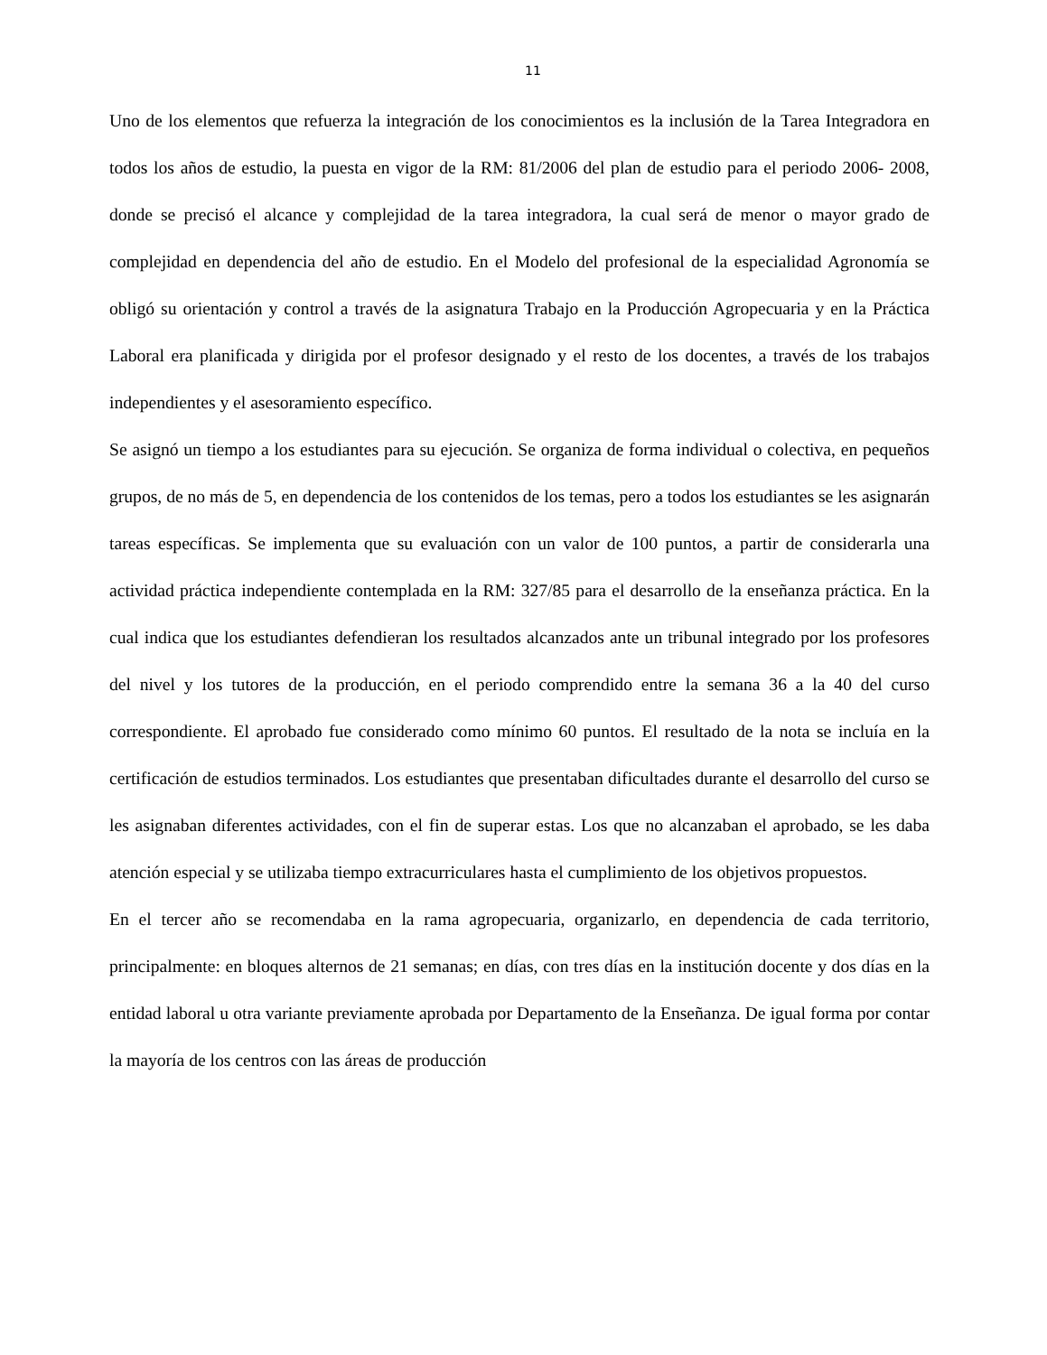11
Uno de los elementos que refuerza la integración de los conocimientos es la inclusión de la Tarea Integradora en todos los años de estudio, la puesta en vigor de la RM: 81/2006 del plan de estudio para el periodo 2006- 2008, donde se precisó el alcance y complejidad de la tarea integradora, la cual será de menor o mayor grado de complejidad en dependencia del año de estudio. En el Modelo del profesional de la especialidad Agronomía se obligó su orientación y control a través de la asignatura Trabajo en la Producción Agropecuaria y en la Práctica Laboral era planificada y dirigida por el profesor designado y el resto de los docentes, a través de los trabajos independientes y el asesoramiento específico.
Se asignó un tiempo a los estudiantes para su ejecución. Se organiza de forma individual o colectiva, en pequeños grupos, de no más de 5, en dependencia de los contenidos de los temas, pero a todos los estudiantes se les asignarán tareas específicas. Se implementa que su evaluación con un valor de 100 puntos, a partir de considerarla una actividad práctica independiente contemplada en la RM: 327/85 para el desarrollo de la enseñanza práctica. En la cual indica que los estudiantes defendieran los resultados alcanzados ante un tribunal integrado por los profesores del nivel y los tutores de la producción, en el periodo comprendido entre la semana 36 a la 40 del curso correspondiente. El aprobado fue considerado como mínimo 60 puntos. El resultado de la nota se incluía en la certificación de estudios terminados. Los estudiantes que presentaban dificultades durante el desarrollo del curso se les asignaban diferentes actividades, con el fin de superar estas. Los que no alcanzaban el aprobado, se les daba atención especial y se utilizaba tiempo extracurriculares hasta el cumplimiento de los objetivos propuestos.
En el tercer año se recomendaba en la rama agropecuaria, organizarlo, en dependencia de cada territorio, principalmente: en bloques alternos de 21 semanas; en días, con tres días en la institución docente y dos días en la entidad laboral u otra variante previamente aprobada por Departamento de la Enseñanza. De igual forma por contar la mayoría de los centros con las áreas de producción